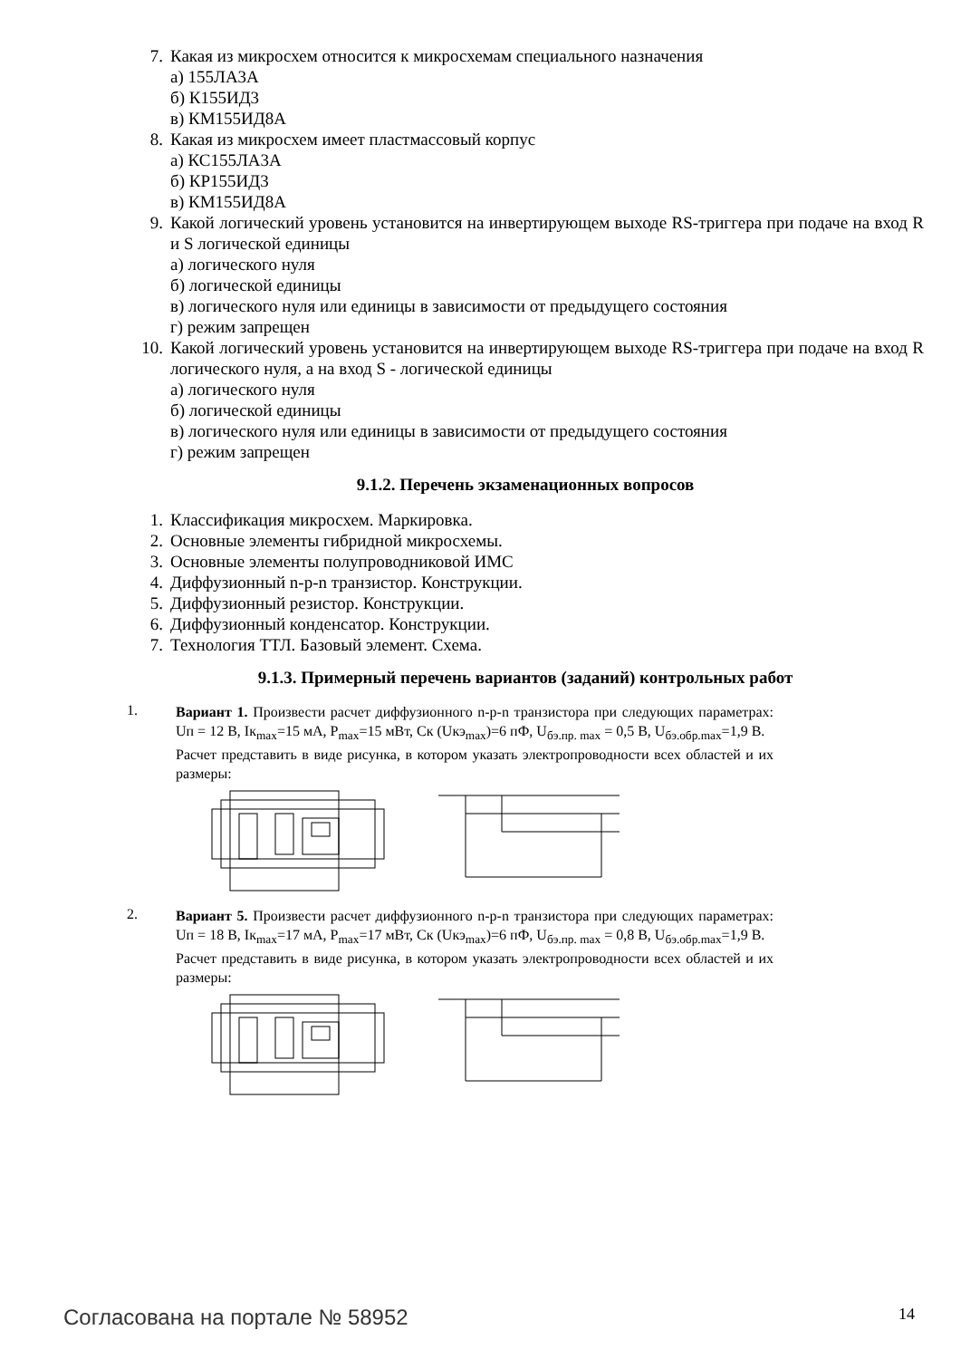7. Какая из микросхем относится к микросхемам специального назначения
а) 155ЛА3А
б) К155ИД3
в) КМ155ИД8А
8. Какая из микросхем имеет пластмассовый корпус
а) КС155ЛА3А
б) КР155ИД3
в) КМ155ИД8А
9. Какой логический уровень установится на инвертирующем выходе RS-триггера при подаче на вход R и S логической единицы
а) логического нуля
б) логической единицы
в) логического нуля или единицы в зависимости от предыдущего состояния
г) режим запрещен
10. Какой логический уровень установится на инвертирующем выходе RS-триггера при подаче на вход R логического нуля, а на вход S - логической единицы
а) логического нуля
б) логической единицы
в) логического нуля или единицы в зависимости от предыдущего состояния
г) режим запрещен
9.1.2. Перечень экзаменационных вопросов
1. Классификация микросхем. Маркировка.
2. Основные элементы гибридной микросхемы.
3. Основные элементы полупроводниковой ИМС
4. Диффузионный n-p-n транзистор. Конструкции.
5. Диффузионный резистор. Конструкции.
6. Диффузионный конденсатор. Конструкции.
7. Технология ТТЛ. Базовый элемент. Схема.
9.1.3. Примерный перечень вариантов (заданий) контрольных работ
1.
Вариант 1. Произвести расчет диффузионного n-p-n транзистора при следующих параметрах: Uп = 12 В, Iк<sub>max</sub>=15 мА, P<sub>max</sub>=15 мВт, Ск (Uкэ<sub>max</sub>)=6 пФ, U<sub>бэ.пр. max</sub> = 0,5 В, U<sub>бэ.обр.max</sub>=1,9 В.
Расчет представить в виде рисунка, в котором указать электропроводности всех областей и их размеры:
2.
Вариант 5. Произвести расчет диффузионного n-p-n транзистора при следующих параметрах: Uп = 18 В, Iк<sub>max</sub>=17 мА, P<sub>max</sub>=17 мВт, Ск (Uкэ<sub>max</sub>)=6 пФ, U<sub>бэ.пр. max</sub> = 0,8 В, U<sub>бэ.обр.max</sub>=1,9 В.
Расчет представить в виде рисунка, в котором указать электропроводности всех областей и их размеры:
Согласована на портале № 58952 14